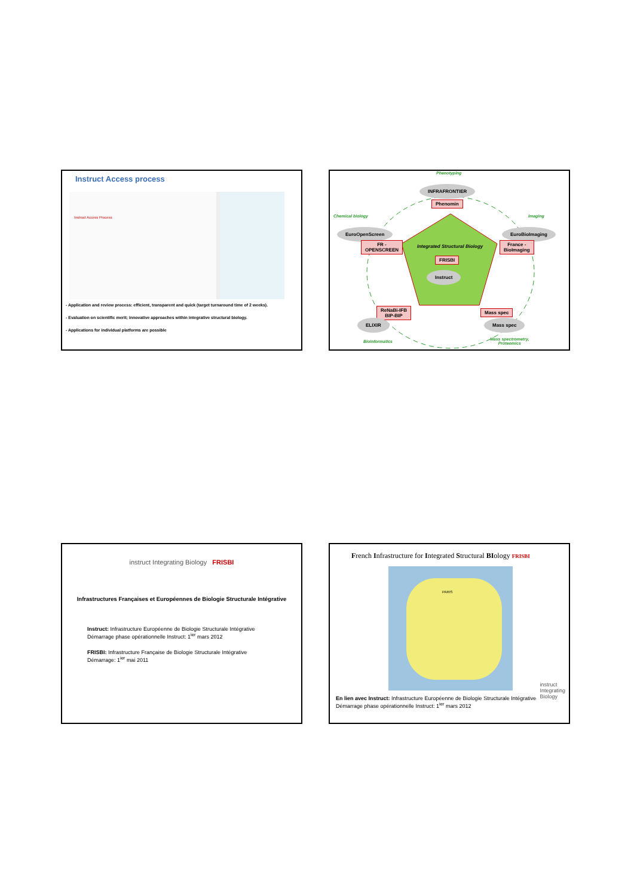Instruct Access process
Instruct Access Process
- Application and review process: efficient, transparent and quick (target turnaround time of 2 weeks).
- Evaluation on scientific merit; innovative approaches within integrative structural biology.
- Applications for individual platforms are possible
Phenotyping
INFRAFRONTIER
Phenomin
Chemical biology Imaging
EuroOpenScreen EuroBioImaging
FR -
OPENSCREEN
France -
BioImaging
Integrated Structural Biology
FRISBI
Instruct
ReNaBi-IFB
BIP-BIP
Mass spec
ELIXIR Mass spec
Bioinformatics
Mass spectrometry,
Proteomics
instruct Integrating Biology FRISBI
Infrastructures Françaises et Européennes de Biologie Structurale Intégrative
Instruct: Infrastructure Européenne de Biologie Structurale Intégrative
Démarrage phase opérationnelle Instruct: 1<sup>ier</sup> mars 2012
FRISBI: Infrastructure Française de Biologie Structurale Intégrative
Démarrage: 1<sup>ier</sup> mai 2011
French Infrastructure for Integrated Structural BIology FRISBI
PARIS
instruct
Integrating
Biology
En lien avec Instruct: Infrastructure Européenne de Biologie Structurale Intégrative
Démarrage phase opérationnelle Instruct: 1<sup>ier</sup> mars 2012